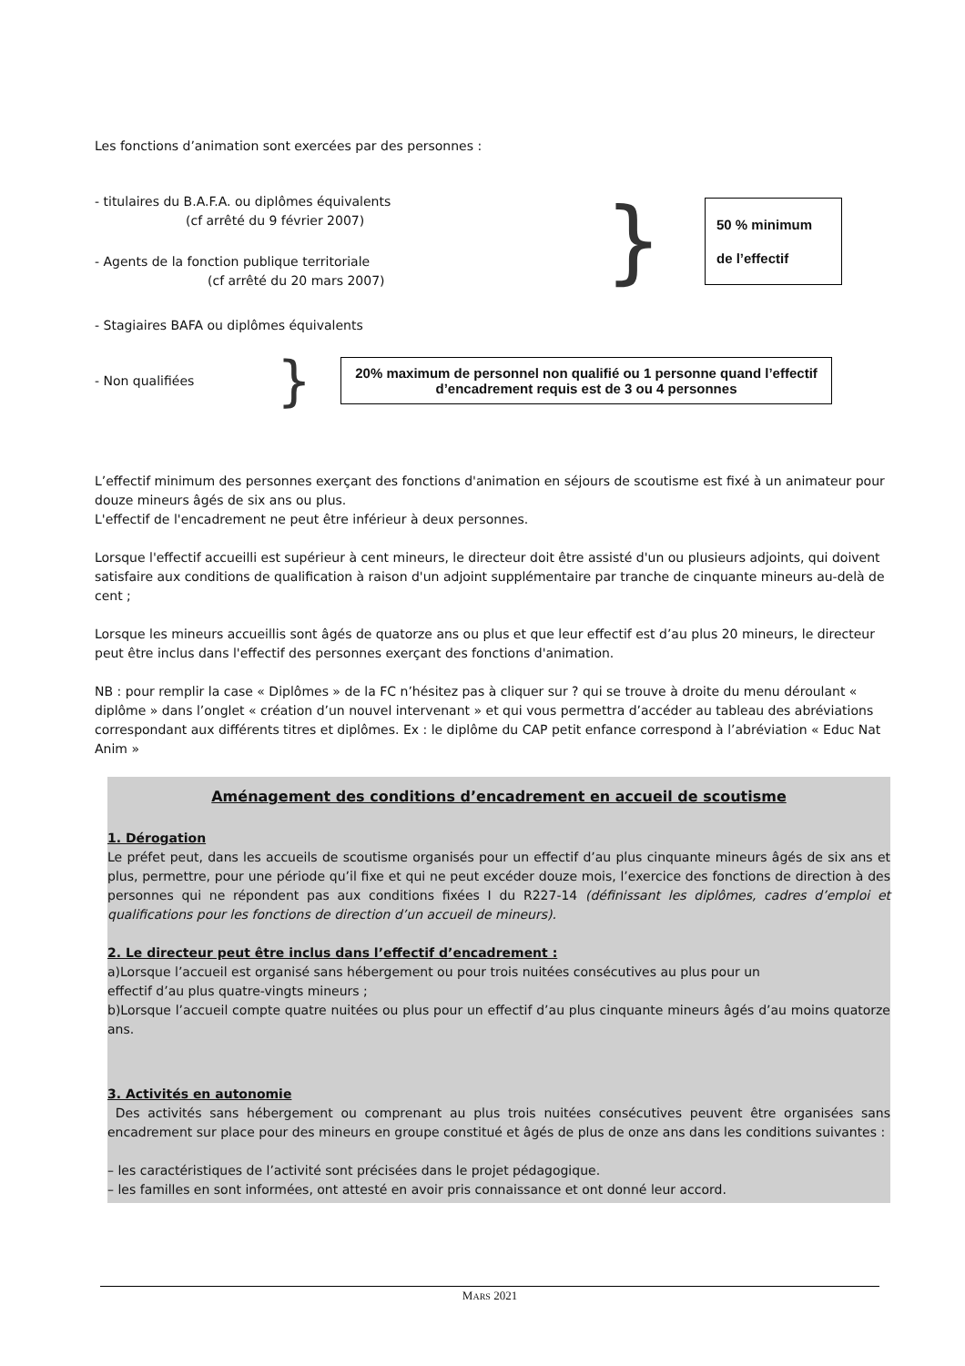Les fonctions d’animation sont exercées par des personnes :
- titulaires du B.A.F.A. ou diplômes équivalents
(cf arrêté du 9 février 2007)
- Agents de la fonction publique territoriale
(cf arrêté du 20 mars 2007)
}
50 % minimum
de l’effectif
- Stagiaires BAFA ou diplômes équivalents
- Non qualifiées
}
20% maximum de personnel non qualifié ou 1 personne quand l’effectif d’encadrement requis est de 3 ou 4 personnes
L’effectif minimum des personnes exerçant des fonctions d'animation en séjours de scoutisme est fixé à un animateur pour douze mineurs âgés de six ans ou plus.
L'effectif de l'encadrement ne peut être inférieur à deux personnes.
Lorsque l'effectif accueilli est supérieur à cent mineurs, le directeur doit être assisté d'un ou plusieurs adjoints, qui doivent satisfaire aux conditions de qualification à raison d'un adjoint supplémentaire par tranche de cinquante mineurs au-delà de cent ;
Lorsque les mineurs accueillis sont âgés de quatorze ans ou plus et que leur effectif est d’au plus 20 mineurs, le directeur peut être inclus dans l'effectif des personnes exerçant des fonctions d'animation.
NB : pour remplir la case « Diplômes » de la FC n’hésitez pas à cliquer sur ? qui se trouve à droite du menu déroulant « diplôme » dans l’onglet « création d’un nouvel intervenant » et qui vous permettra d’accéder au tableau des abréviations correspondant aux différents titres et diplômes. Ex : le diplôme du CAP petit enfance correspond à l’abréviation « Educ Nat Anim »
Aménagement des conditions d’encadrement en accueil de scoutisme
1. Dérogation
Le préfet peut, dans les accueils de scoutisme organisés pour un effectif d’au plus cinquante mineurs âgés de six ans et plus, permettre, pour une période qu’il fixe et qui ne peut excéder douze mois, l’exercice des fonctions de direction à des personnes qui ne répondent pas aux conditions fixées I du R227-14 (définissant les diplômes, cadres d’emploi et qualifications pour les fonctions de direction d’un accueil de mineurs).
2. Le directeur peut être inclus dans l’effectif d’encadrement :
a)Lorsque l’accueil est organisé sans hébergement ou pour trois nuitées consécutives au plus pour un
effectif d’au plus quatre-vingts mineurs ;
b)Lorsque l’accueil compte quatre nuitées ou plus pour un effectif d’au plus cinquante mineurs âgés d’au moins quatorze ans.
3. Activités en autonomie
Des activités sans hébergement ou comprenant au plus trois nuitées consécutives peuvent être organisées sans encadrement sur place pour des mineurs en groupe constitué et âgés de plus de onze ans dans les conditions suivantes :
– les caractéristiques de l’activité sont précisées dans le projet pédagogique.
– les familles en sont informées, ont attesté en avoir pris connaissance et ont donné leur accord.
MARS 2021